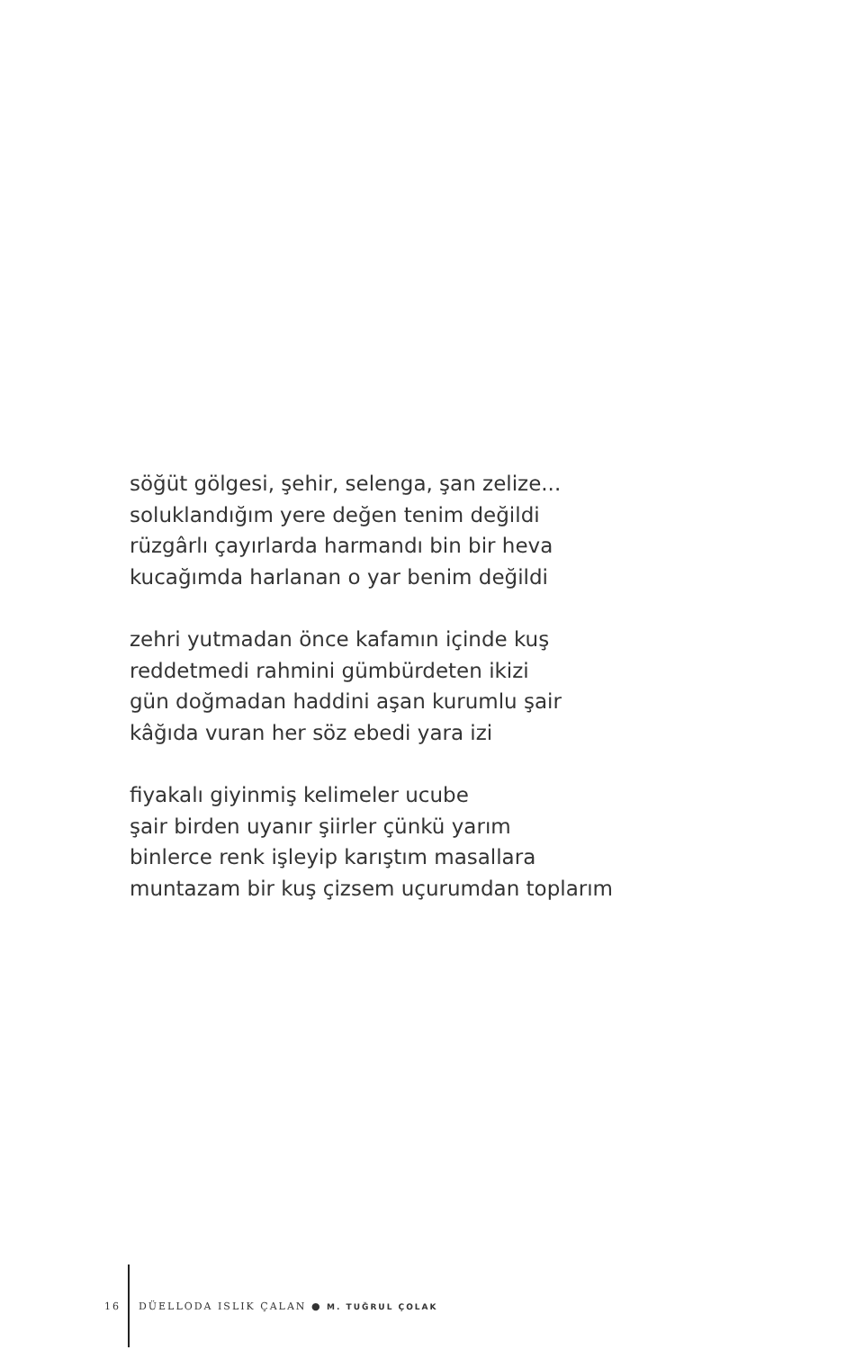söğüt gölgesi, şehir, selenga, şan zelize...
soluklandığım yere değen tenim değildi
rüzgârlı çayırlarda harmandı bin bir heva
kucağımda harlanan o yar benim değildi
zehri yutmadan önce kafamın içinde kuş
reddetmedi rahmini gümbürdeten ikizi
gün doğmadan haddini aşan kurumlu şair
kâğıda vuran her söz ebedi yara izi
fiyakalı giyinmiş kelimeler ucube
şair birden uyanır şiirler çünkü yarım
binlerce renk işleyip karıştım masallara
muntazam bir kuş çizsem uçurumdan toplarım
16 DÜELLODA ISLIK ÇALAN ● M. TUĞRUL ÇOLAK